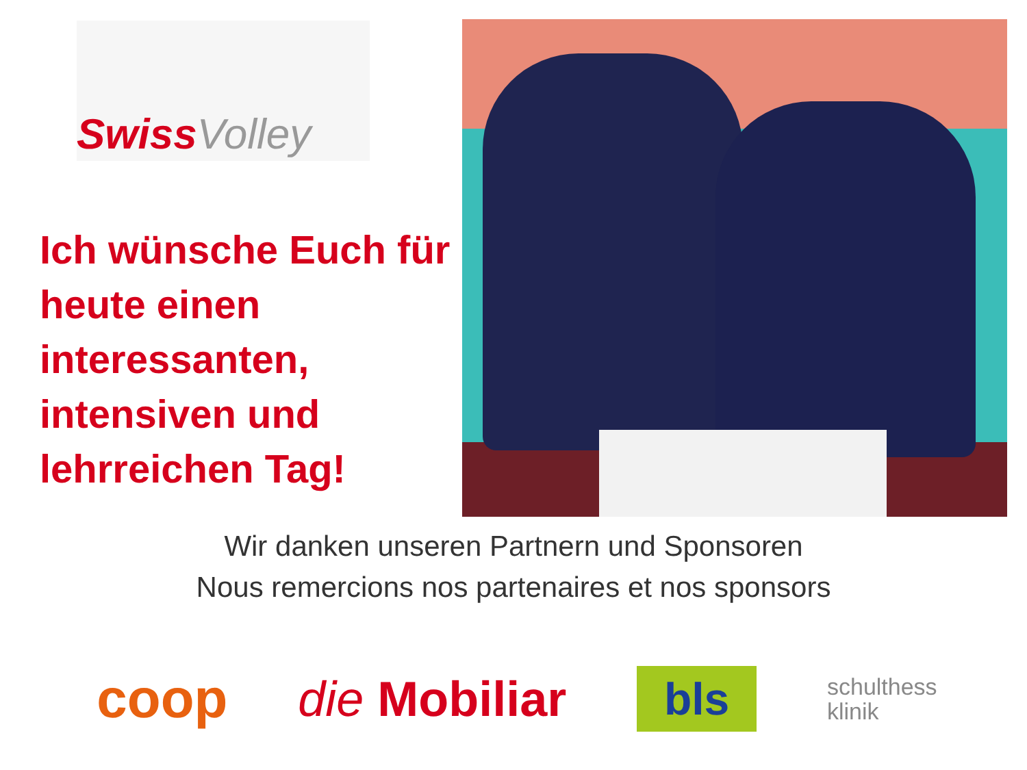Swiss Volley
Ich wünsche Euch für heute einen interessanten, intensiven und lehrreichen Tag!
Wir danken unseren Partnern und Sponsoren
Nous remercions nos partenaires et nos sponsors
coop die Mobiliar
bls
schulthess
klinik